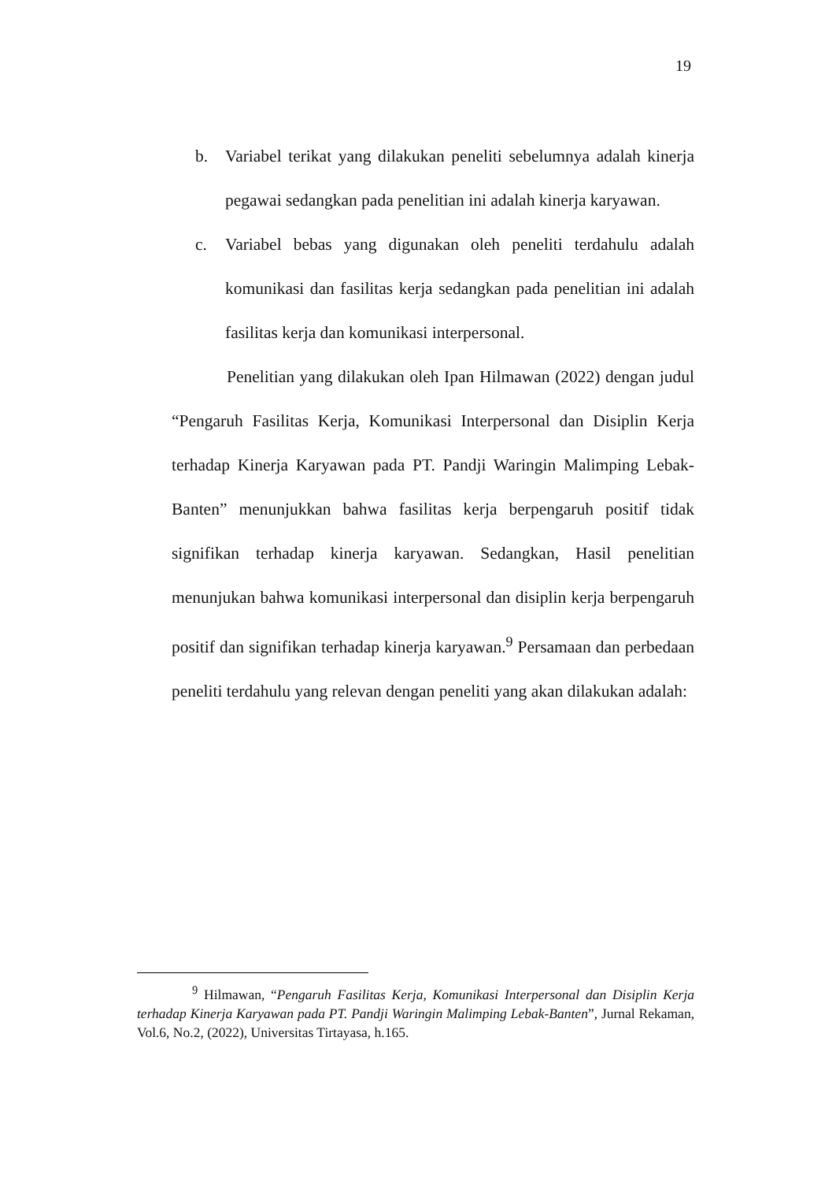19
b. Variabel terikat yang dilakukan peneliti sebelumnya adalah kinerja pegawai sedangkan pada penelitian ini adalah kinerja karyawan.
c. Variabel bebas yang digunakan oleh peneliti terdahulu adalah komunikasi dan fasilitas kerja sedangkan pada penelitian ini adalah fasilitas kerja dan komunikasi interpersonal.
Penelitian yang dilakukan oleh Ipan Hilmawan (2022) dengan judul “Pengaruh Fasilitas Kerja, Komunikasi Interpersonal dan Disiplin Kerja terhadap Kinerja Karyawan pada PT. Pandji Waringin Malimping Lebak-Banten” menunjukkan bahwa fasilitas kerja berpengaruh positif tidak signifikan terhadap kinerja karyawan. Sedangkan, Hasil penelitian menunjukan bahwa komunikasi interpersonal dan disiplin kerja berpengaruh positif dan signifikan terhadap kinerja karyawan.<sup>9</sup> Persamaan dan perbedaan peneliti terdahulu yang relevan dengan peneliti yang akan dilakukan adalah:
<sup>9</sup> Hilmawan, “Pengaruh Fasilitas Kerja, Komunikasi Interpersonal dan Disiplin Kerja terhadap Kinerja Karyawan pada PT. Pandji Waringin Malimping Lebak-Banten”, Jurnal Rekaman, Vol.6, No.2, (2022), Universitas Tirtayasa, h.165.